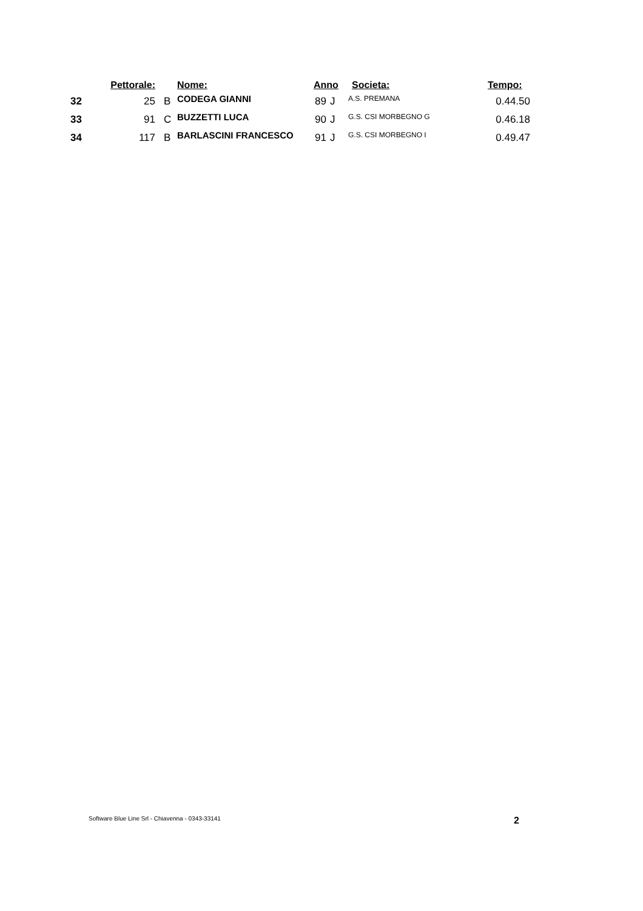| | Pettorale: | | Nome: | Anno | | Societa: | Tempo: |
| --- | --- | --- | --- | --- | --- | --- | --- |
| 32 | 25 | B | CODEGA GIANNI | 89 | J | A.S. PREMANA | 0.44.50 |
| 33 | 91 | C | BUZZETTI LUCA | 90 | J | G.S. CSI MORBEGNO G | 0.46.18 |
| 34 | 117 | B | BARLASCINI FRANCESCO | 91 | J | G.S. CSI MORBEGNO I | 0.49.47 |
Software Blue Line Srl - Chiavenna - 0343-33141 2